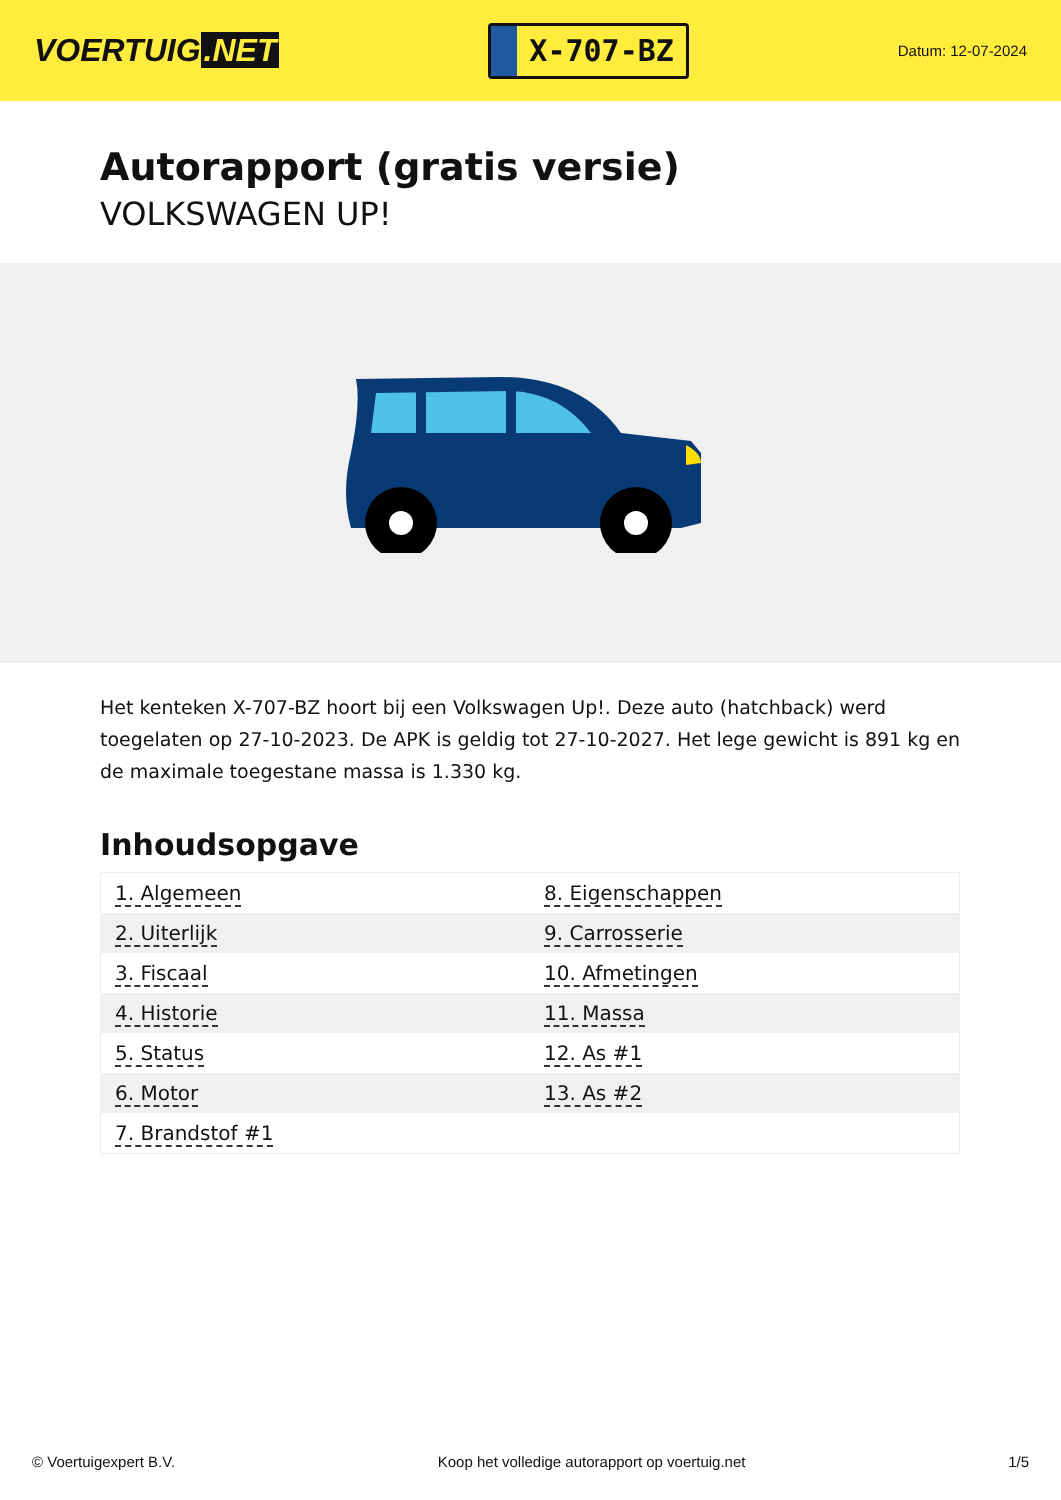VOERTUIG.NET
X-707-BZ
Datum: 12-07-2024
Autorapport (gratis versie)
VOLKSWAGEN UP!
Het kenteken X-707-BZ hoort bij een Volkswagen Up!. Deze auto (hatchback) werd toegelaten op 27-10-2023. De APK is geldig tot 27-10-2027. Het lege gewicht is 891 kg en de maximale toegestane massa is 1.330 kg.
Inhoudsopgave
| 1. Algemeen | 8. Eigenschappen |
| 2. Uiterlijk | 9. Carrosserie |
| 3. Fiscaal | 10. Afmetingen |
| 4. Historie | 11. Massa |
| 5. Status | 12. As #1 |
| 6. Motor | 13. As #2 |
| 7. Brandstof #1 | |
© Voertuigexpert B.V. Koop het volledige autorapport op voertuig.net 1/5